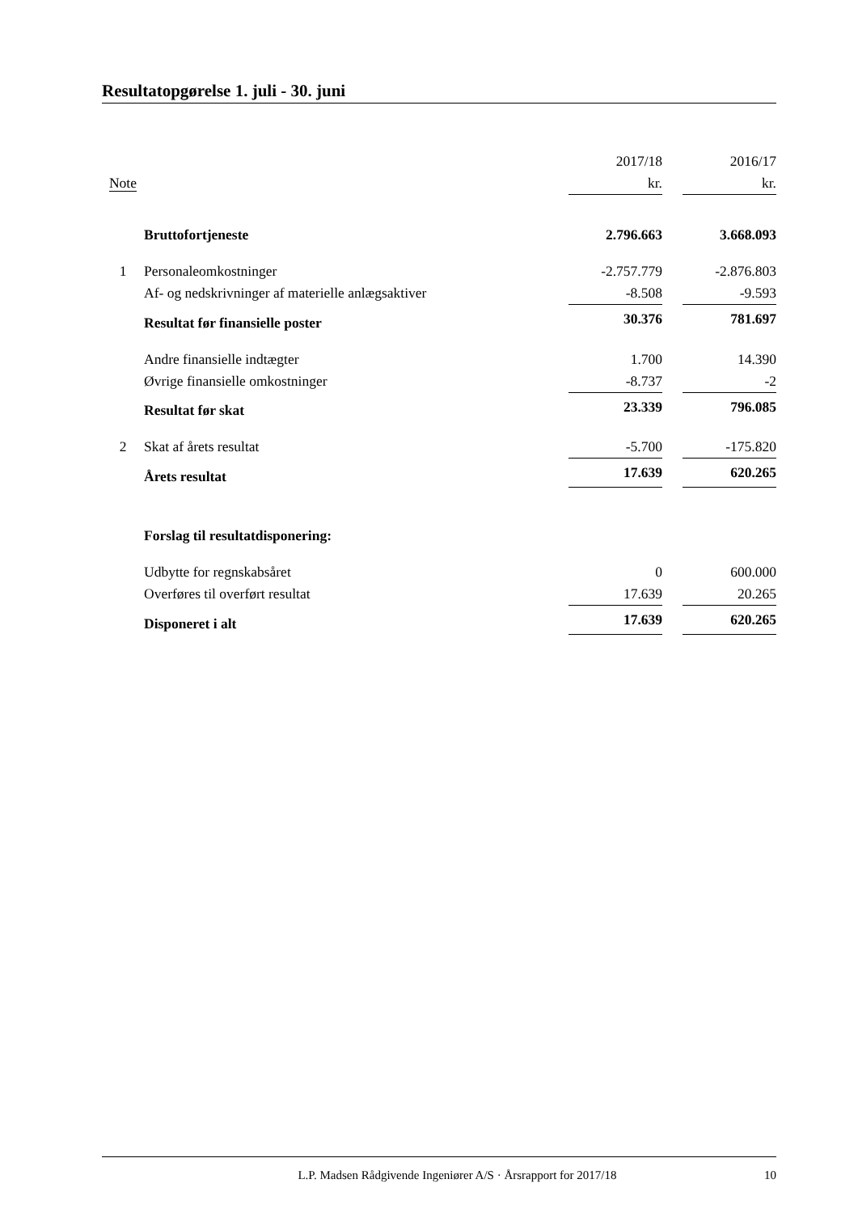Resultatopgørelse 1. juli - 30. juni
| | | 2017/18 | | 2016/17 |
| --- | --- | --- | --- | --- |
| Note | | kr. | | kr. |
| | Bruttofortjeneste | 2.796.663 | | 3.668.093 |
| 1 | Personaleomkostninger | -2.757.779 | | -2.876.803 |
| | Af- og nedskrivninger af materielle anlægsaktiver | -8.508 | | -9.593 |
| | Resultat før finansielle poster | 30.376 | | 781.697 |
| | Andre finansielle indtægter | 1.700 | | 14.390 |
| | Øvrige finansielle omkostninger | -8.737 | | -2 |
| | Resultat før skat | 23.339 | | 796.085 |
| 2 | Skat af årets resultat | -5.700 | | -175.820 |
| | Årets resultat | 17.639 | | 620.265 |
| | Forslag til resultatdisponering: | | | |
| | Udbytte for regnskabsåret | 0 | | 600.000 |
| | Overføres til overført resultat | 17.639 | | 20.265 |
| | Disponeret i alt | 17.639 | | 620.265 |
L.P. Madsen Rådgivende Ingeniører A/S · Årsrapport for 2017/18 10